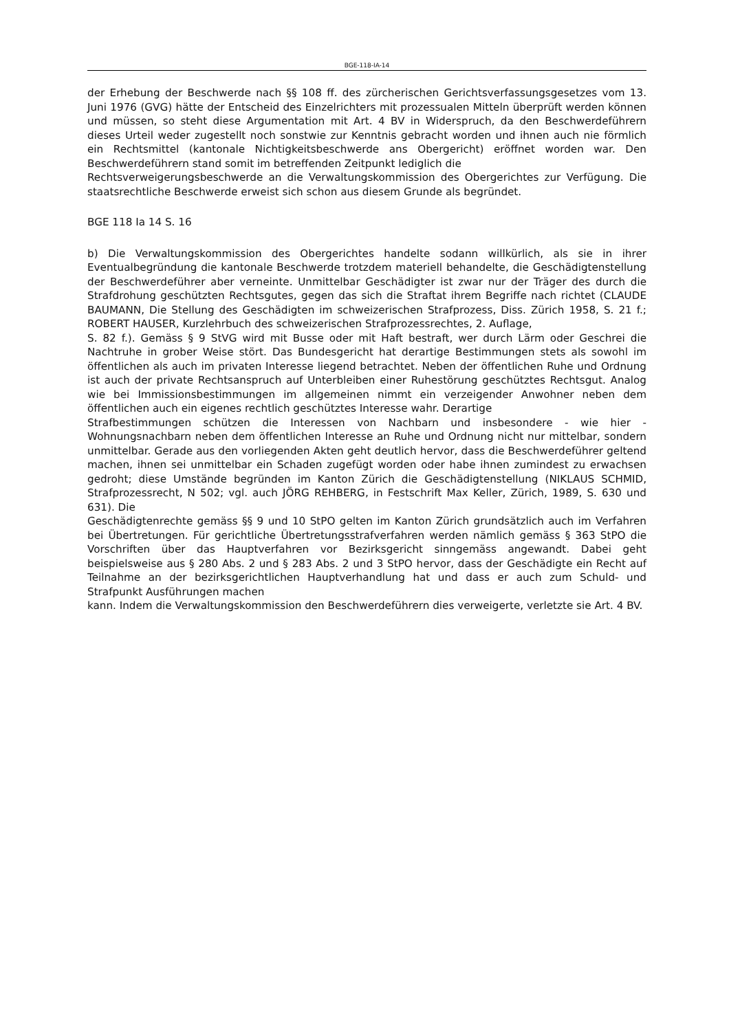BGE-118-IA-14
der Erhebung der Beschwerde nach §§ 108 ff. des zürcherischen Gerichtsverfassungsgesetzes vom 13. Juni 1976 (GVG) hätte der Entscheid des Einzelrichters mit prozessualen Mitteln überprüft werden können und müssen, so steht diese Argumentation mit Art. 4 BV in Widerspruch, da den Beschwerdeführern dieses Urteil weder zugestellt noch sonstwie zur Kenntnis gebracht worden und ihnen auch nie förmlich ein Rechtsmittel (kantonale Nichtigkeitsbeschwerde ans Obergericht) eröffnet worden war. Den Beschwerdeführern stand somit im betreffenden Zeitpunkt lediglich die
Rechtsverweigerungsbeschwerde an die Verwaltungskommission des Obergerichtes zur Verfügung. Die staatsrechtliche Beschwerde erweist sich schon aus diesem Grunde als begründet.
BGE 118 Ia 14 S. 16
b) Die Verwaltungskommission des Obergerichtes handelte sodann willkürlich, als sie in ihrer Eventualbegründung die kantonale Beschwerde trotzdem materiell behandelte, die Geschädigtenstellung der Beschwerdeführer aber verneinte. Unmittelbar Geschädigter ist zwar nur der Träger des durch die Strafdrohung geschützten Rechtsgutes, gegen das sich die Straftat ihrem Begriffe nach richtet (CLAUDE BAUMANN, Die Stellung des Geschädigten im schweizerischen Strafprozess, Diss. Zürich 1958, S. 21 f.; ROBERT HAUSER, Kurzlehrbuch des schweizerischen Strafprozessrechtes, 2. Auflage,
S. 82 f.). Gemäss § 9 StVG wird mit Busse oder mit Haft bestraft, wer durch Lärm oder Geschrei die Nachtruhe in grober Weise stört. Das Bundesgericht hat derartige Bestimmungen stets als sowohl im öffentlichen als auch im privaten Interesse liegend betrachtet. Neben der öffentlichen Ruhe und Ordnung ist auch der private Rechtsanspruch auf Unterbleiben einer Ruhestörung geschütztes Rechtsgut. Analog wie bei Immissionsbestimmungen im allgemeinen nimmt ein verzeigender Anwohner neben dem öffentlichen auch ein eigenes rechtlich geschütztes Interesse wahr. Derartige
Strafbestimmungen schützen die Interessen von Nachbarn und insbesondere - wie hier - Wohnungsnachbarn neben dem öffentlichen Interesse an Ruhe und Ordnung nicht nur mittelbar, sondern unmittelbar. Gerade aus den vorliegenden Akten geht deutlich hervor, dass die Beschwerdeführer geltend machen, ihnen sei unmittelbar ein Schaden zugefügt worden oder habe ihnen zumindest zu erwachsen gedroht; diese Umstände begründen im Kanton Zürich die Geschädigtenstellung (NIKLAUS SCHMID, Strafprozessrecht, N 502; vgl. auch JÖRG REHBERG, in Festschrift Max Keller, Zürich, 1989, S. 630 und 631). Die
Geschädigtenrechte gemäss §§ 9 und 10 StPO gelten im Kanton Zürich grundsätzlich auch im Verfahren bei Übertretungen. Für gerichtliche Übertretungsstrafverfahren werden nämlich gemäss § 363 StPO die Vorschriften über das Hauptverfahren vor Bezirksgericht sinngemäss angewandt. Dabei geht beispielsweise aus § 280 Abs. 2 und § 283 Abs. 2 und 3 StPO hervor, dass der Geschädigte ein Recht auf Teilnahme an der bezirksgerichtlichen Hauptverhandlung hat und dass er auch zum Schuld- und Strafpunkt Ausführungen machen
kann. Indem die Verwaltungskommission den Beschwerdeführern dies verweigerte, verletzte sie Art. 4 BV.